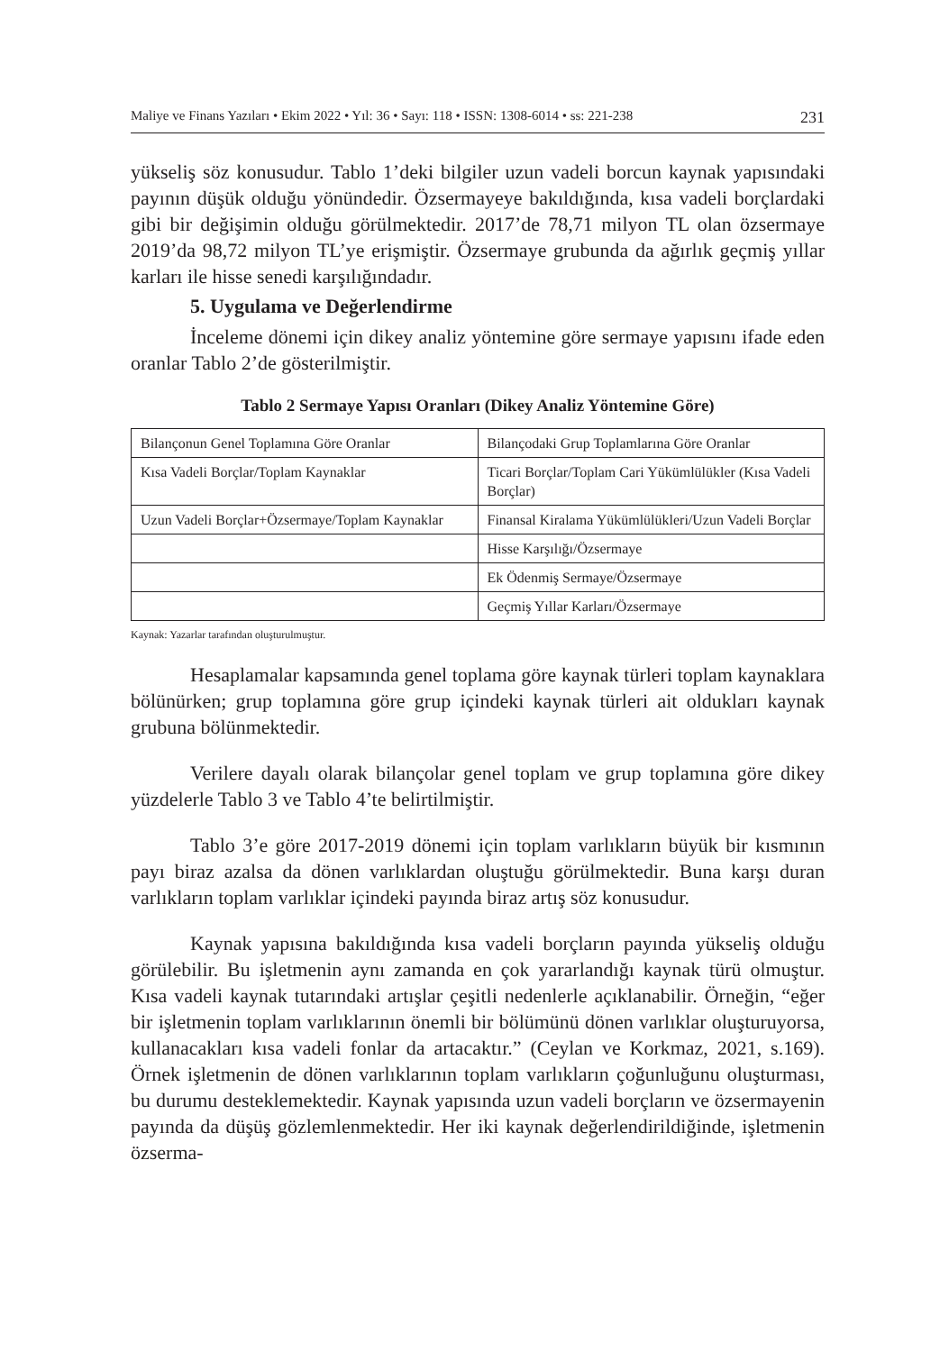Maliye ve Finans Yazıları • Ekim 2022 • Yıl: 36 • Sayı: 118 • ISSN: 1308-6014 • ss: 221-238 231
yükseliş söz konusudur. Tablo 1’deki bilgiler uzun vadeli borcun kaynak yapısındaki payının düşük olduğu yönündedir. Özsermayeye bakıldığında, kısa vadeli borçlardaki gibi bir değişimin olduğu görülmektedir. 2017’de 78,71 milyon TL olan özsermaye 2019’da 98,72 milyon TL’ye erişmiştir. Özsermaye grubunda da ağırlık geçmiş yıllar karları ile hisse senedi karşılığındadır.
5. Uygulama ve Değerlendirme
İnceleme dönemi için dikey analiz yöntemine göre sermaye yapısını ifade eden oranlar Tablo 2’de gösterilmiştir.
Tablo 2 Sermaye Yapısı Oranları (Dikey Analiz Yöntemine Göre)
| Bilançonun Genel Toplamına Göre Oranlar | Bilançodaki Grup Toplamlarına Göre Oranlar |
| Kısa Vadeli Borçlar/Toplam Kaynaklar | Ticari Borçlar/Toplam Cari Yükümlülükler (Kısa Vadeli Borçlar) |
| Uzun Vadeli Borçlar+Özsermaye/Toplam Kaynaklar | Finansal Kiralama Yükümlülükleri/Uzun Vadeli Borçlar |
| | Hisse Karşılığı/Özsermaye |
| | Ek Ödenmiş Sermaye/Özsermaye |
| | Geçmiş Yıllar Karları/Özsermaye |
Kaynak: Yazarlar tarafından oluşturulmuştur.
Hesaplamalar kapsamında genel toplama göre kaynak türleri toplam kaynaklara bölünürken; grup toplamına göre grup içindeki kaynak türleri ait oldukları kaynak grubuna bölünmektedir.
Verilere dayalı olarak bilançolar genel toplam ve grup toplamına göre dikey yüzdelerle Tablo 3 ve Tablo 4’te belirtilmiştir.
Tablo 3’e göre 2017-2019 dönemi için toplam varlıkların büyük bir kısmının payı biraz azalsa da dönen varlıklardan oluştuğu görülmektedir. Buna karşı duran varlıkların toplam varlıklar içindeki payında biraz artış söz konusudur.
Kaynak yapısına bakıldığında kısa vadeli borçların payında yükseliş olduğu görülebilir. Bu işletmenin aynı zamanda en çok yararlandığı kaynak türü olmuştur. Kısa vadeli kaynak tutarındaki artışlar çeşitli nedenlerle açıklanabilir. Örneğin, “eğer bir işletmenin toplam varlıklarının önemli bir bölümünü dönen varlıklar oluşturuyorsa, kullanacakları kısa vadeli fonlar da artacaktır.” (Ceylan ve Korkmaz, 2021, s.169). Örnek işletmenin de dönen varlıklarının toplam varlıkların çoğunluğunu oluşturması, bu durumu desteklemektedir. Kaynak yapısında uzun vadeli borçların ve özsermayenin payında da düşüş gözlemlenmektedir. Her iki kaynak değerlendirildiğinde, işletmenin özserma-